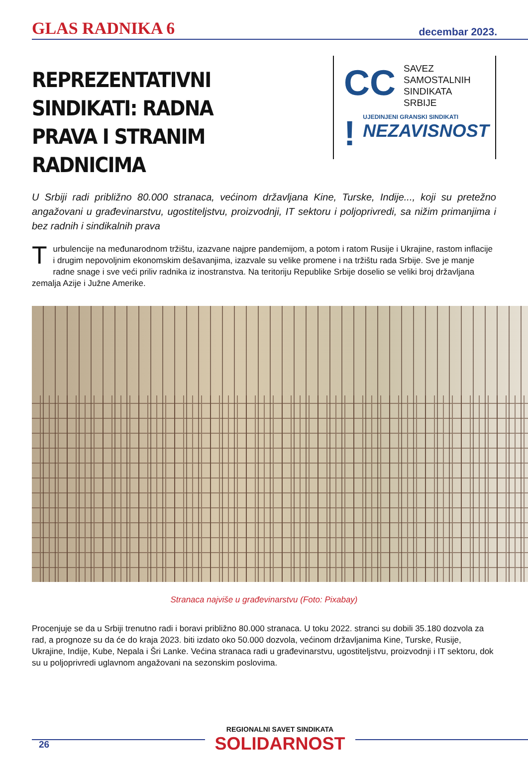GLAS RADNIKA 6 decembar 2023.
REPREZENTATIVNI SINDIKATI: RADNA PRAVA I STRANIM RADNICIMA
CC
SAVEZ
SAMOSTALNIH
SINDIKATA
SRBIJE
!
UJEDINJENI GRANSKI SINDIKATI
NEZAVISNOST
U Srbiji radi približno 80.000 stranaca, većinom državljana Kine, Turske, Indije..., koji su pretežno angažovani u građevinarstvu, ugostiteljstvu, proizvodnji, IT sektoru i poljoprivredi, sa nižim primanjima i bez radnih i sindikalnih prava
Turbulencije na međunarodnom tržištu, izazvane najpre pandemijom, a potom i ratom Rusije i Ukrajine, rastom inflacije i drugim nepovoljnim ekonomskim dešavanjima, izazvale su velike promene i na tržištu rada Srbije. Sve je manje radne snage i sve veći priliv radnika iz inostranstva. Na teritoriju Republike Srbije doselio se veliki broj državljana zemalja Azije i Južne Amerike.
Stranaca najviše u građevinarstvu (Foto: Pixabay)
Procenjuje se da u Srbiji trenutno radi i boravi približno 80.000 stranaca. U toku 2022. stranci su dobili 35.180 dozvola za rad, a prognoze su da će do kraja 2023. biti izdato oko 50.000 dozvola, većinom državljanima Kine, Turske, Rusije, Ukrajine, Indije, Kube, Nepala i Šri Lanke. Većina stranaca radi u građevinarstvu, ugostiteljstvu, proizvodnji i IT sektoru, dok su u poljoprivredi uglavnom angažovani na sezonskim poslovima.
REGIONALNI SAVET SINDIKATA
SOLIDARNOST
26